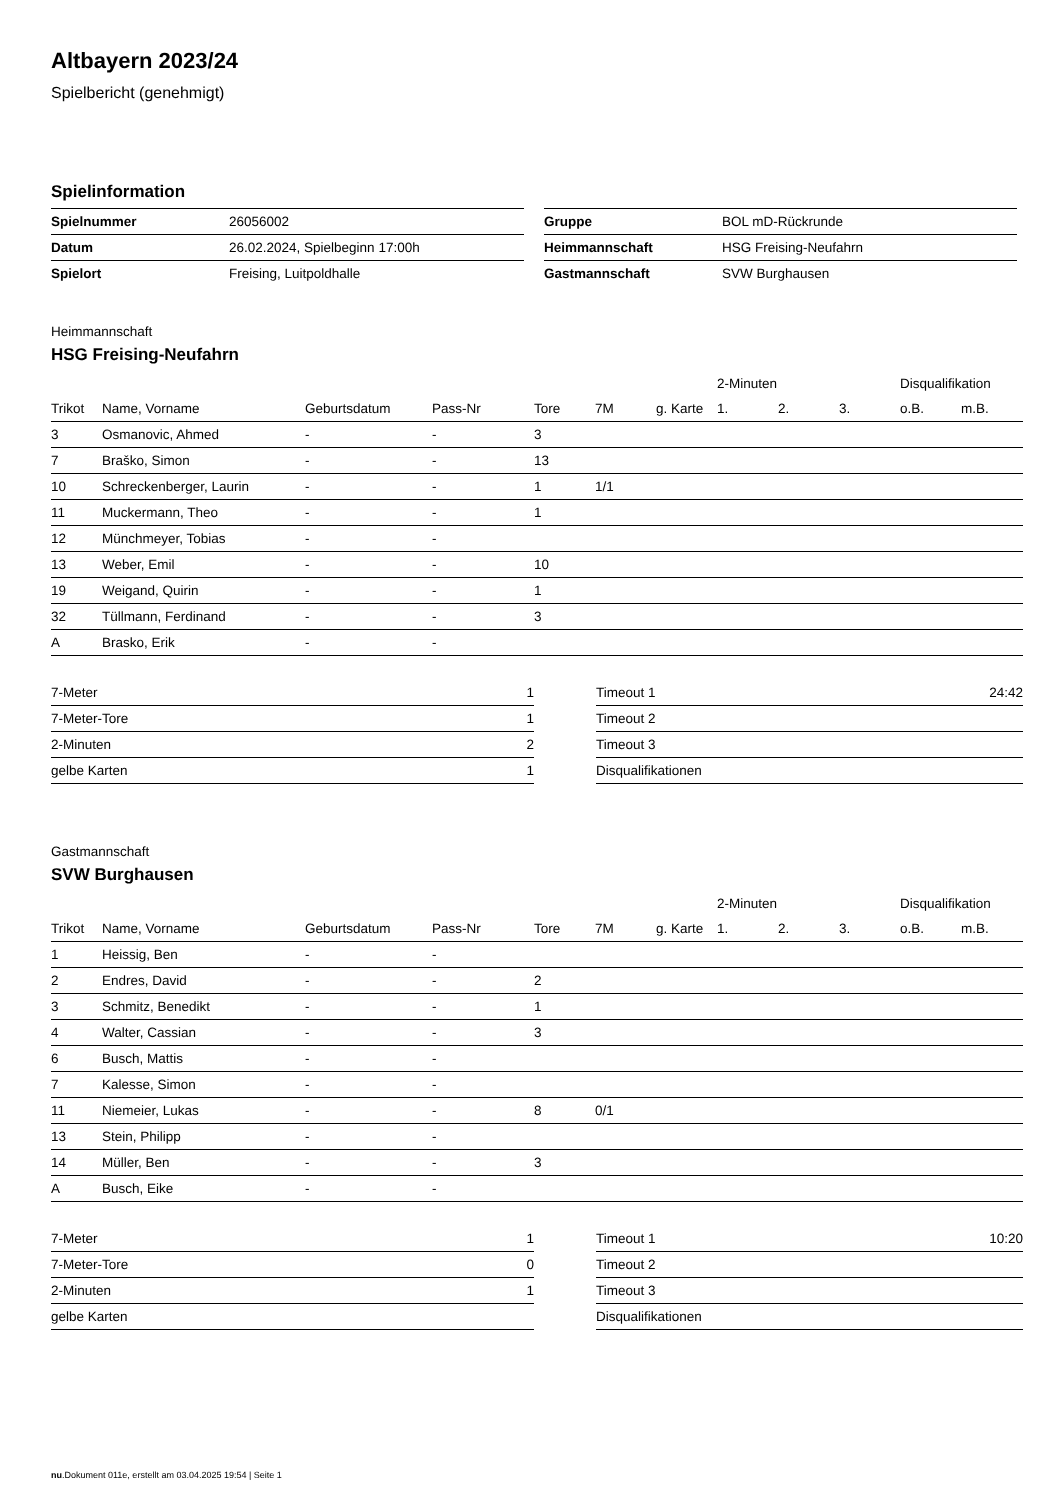Altbayern 2023/24
Spielbericht (genehmigt)
Spielinformation
| Spielnummer | 26056002 |
| Datum | 26.02.2024, Spielbeginn 17:00h |
| Spielort | Freising, Luitpoldhalle |
| Gruppe | BOL mD-Rückrunde |
| Heimmannschaft | HSG Freising-Neufahrn |
| Gastmannschaft | SVW Burghausen |
Heimmannschaft
HSG Freising-Neufahrn
| | | | | | | | 2-Minuten | | | Disqualifikation | |
| --- | --- | --- | --- | --- | --- | --- | --- | --- | --- | --- | --- |
| Trikot | Name, Vorname | Geburtsdatum | Pass-Nr | Tore | 7M | g. Karte | 1. | 2. | 3. | o.B. | m.B. |
| 3 | Osmanovic, Ahmed | - | - | 3 | | | | | | | |
| 7 | Braško, Simon | - | - | 13 | | | | | | | |
| 10 | Schreckenberger, Laurin | - | - | 1 | 1/1 | | | | | | |
| 11 | Muckermann, Theo | - | - | 1 | | | | | | | |
| 12 | Münchmeyer, Tobias | - | - | | | | | | | | |
| 13 | Weber, Emil | - | - | 10 | | | | | | | |
| 19 | Weigand, Quirin | - | - | 1 | | | | | | | |
| 32 | Tüllmann, Ferdinand | - | - | 3 | | | | | | | |
| A | Brasko, Erik | - | - | | | | | | | | |
| 7-Meter | 1 |
| 7-Meter-Tore | 1 |
| 2-Minuten | 2 |
| gelbe Karten | 1 |
| Timeout 1 | 24:42 |
| Timeout 2 | |
| Timeout 3 | |
| Disqualifikationen | |
Gastmannschaft
SVW Burghausen
| | | | | | | | 2-Minuten | | | Disqualifikation | |
| --- | --- | --- | --- | --- | --- | --- | --- | --- | --- | --- | --- |
| Trikot | Name, Vorname | Geburtsdatum | Pass-Nr | Tore | 7M | g. Karte | 1. | 2. | 3. | o.B. | m.B. |
| 1 | Heissig, Ben | - | - | | | | | | | | |
| 2 | Endres, David | - | - | 2 | | | | | | | |
| 3 | Schmitz, Benedikt | - | - | 1 | | | | | | | |
| 4 | Walter, Cassian | - | - | 3 | | | | | | | |
| 6 | Busch, Mattis | - | - | | | | | | | | |
| 7 | Kalesse, Simon | - | - | | | | | | | | |
| 11 | Niemeier, Lukas | - | - | 8 | 0/1 | | | | | | |
| 13 | Stein, Philipp | - | - | | | | | | | | |
| 14 | Müller, Ben | - | - | 3 | | | | | | | |
| A | Busch, Eike | - | - | | | | | | | | |
| 7-Meter | 1 |
| 7-Meter-Tore | 0 |
| 2-Minuten | 1 |
| gelbe Karten | |
| Timeout 1 | 10:20 |
| Timeout 2 | |
| Timeout 3 | |
| Disqualifikationen | |
nu.Dokument 011e, erstellt am 03.04.2025 19:54 | Seite 1